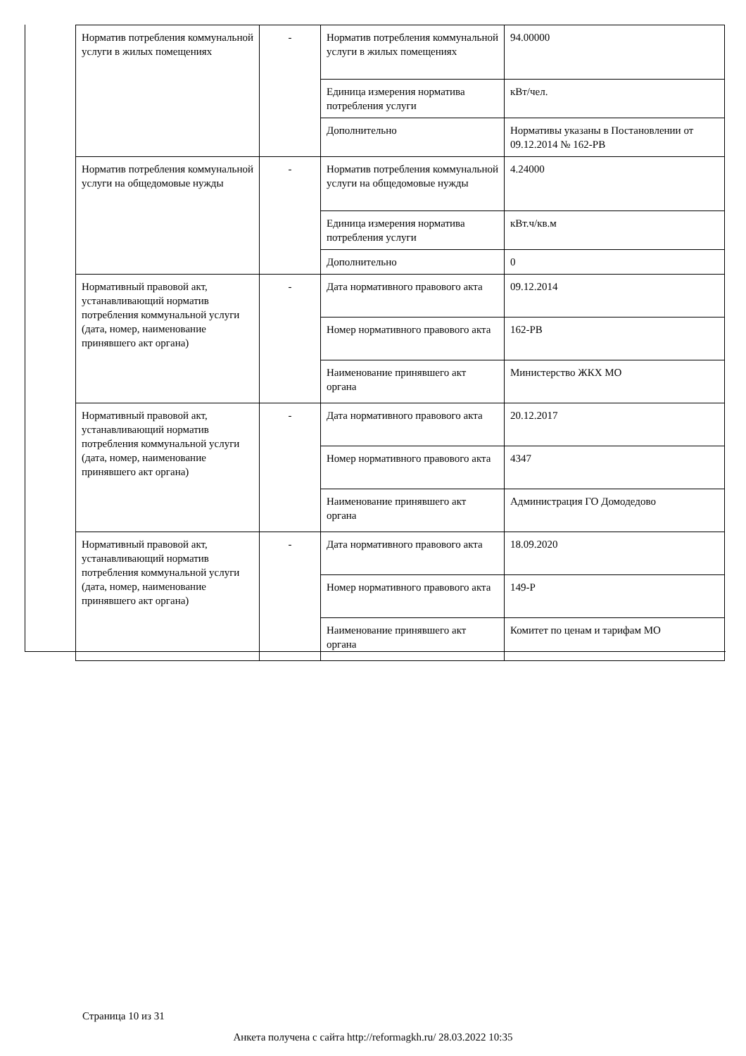| Норматив потребления коммунальной услуги в жилых помещениях | - | Норматив потребления коммунальной услуги в жилых помещениях | 94.00000 |
| | | Единица измерения норматива потребления услуги | кВт/чел. |
| | | Дополнительно | Нормативы указаны в Постановлении от 09.12.2014 № 162-РВ |
| Норматив потребления коммунальной услуги на общедомовые нужды | - | Норматив потребления коммунальной услуги на общедомовые нужды | 4.24000 |
| | | Единица измерения норматива потребления услуги | кВт.ч/кв.м |
| | | Дополнительно | 0 |
| Нормативный правовой акт, устанавливающий норматив потребления коммунальной услуги (дата, номер, наименование принявшего акт органа) | - | Дата нормативного правового акта | 09.12.2014 |
| | | Номер нормативного правового акта | 162-РВ |
| | | Наименование принявшего акт органа | Министерство ЖКХ МО |
| Нормативный правовой акт, устанавливающий норматив потребления коммунальной услуги (дата, номер, наименование принявшего акт органа) | - | Дата нормативного правового акта | 20.12.2017 |
| | | Номер нормативного правового акта | 4347 |
| | | Наименование принявшего акт органа | Администрация ГО Домодедово |
| Нормативный правовой акт, устанавливающий норматив потребления коммунальной услуги (дата, номер, наименование принявшего акт органа) | - | Дата нормативного правового акта | 18.09.2020 |
| | | Номер нормативного правового акта | 149-Р |
| | | Наименование принявшего акт органа | Комитет по ценам и тарифам МО |
Страница 10 из 31
Анкета получена с сайта http://reformagkh.ru/ 28.03.2022 10:35